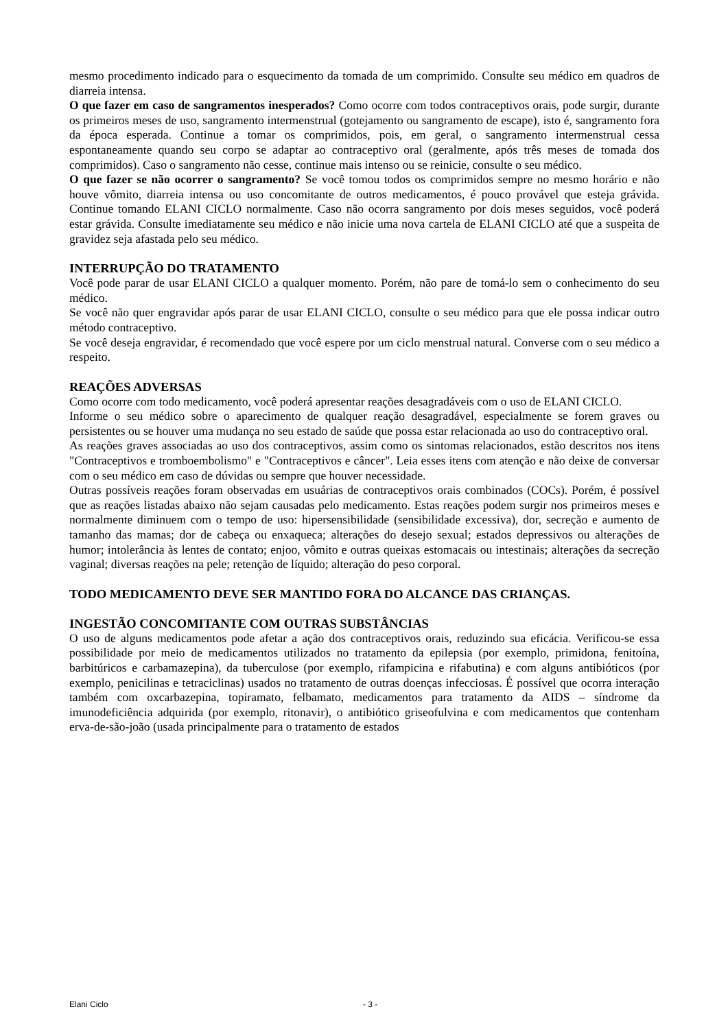mesmo procedimento indicado para o esquecimento da tomada de um comprimido. Consulte seu médico em quadros de diarreia intensa.
O que fazer em caso de sangramentos inesperados? Como ocorre com todos contraceptivos orais, pode surgir, durante os primeiros meses de uso, sangramento intermenstrual (gotejamento ou sangramento de escape), isto é, sangramento fora da época esperada. Continue a tomar os comprimidos, pois, em geral, o sangramento intermenstrual cessa espontaneamente quando seu corpo se adaptar ao contraceptivo oral (geralmente, após três meses de tomada dos comprimidos). Caso o sangramento não cesse, continue mais intenso ou se reinicie, consulte o seu médico.
O que fazer se não ocorrer o sangramento? Se você tomou todos os comprimidos sempre no mesmo horário e não houve vômito, diarreia intensa ou uso concomitante de outros medicamentos, é pouco provável que esteja grávida. Continue tomando ELANI CICLO normalmente. Caso não ocorra sangramento por dois meses seguidos, você poderá estar grávida. Consulte imediatamente seu médico e não inicie uma nova cartela de ELANI CICLO até que a suspeita de gravidez seja afastada pelo seu médico.
INTERRUPÇÃO DO TRATAMENTO
Você pode parar de usar ELANI CICLO a qualquer momento. Porém, não pare de tomá-lo sem o conhecimento do seu médico.
Se você não quer engravidar após parar de usar ELANI CICLO, consulte o seu médico para que ele possa indicar outro método contraceptivo.
Se você deseja engravidar, é recomendado que você espere por um ciclo menstrual natural. Converse com o seu médico a respeito.
REAÇÕES ADVERSAS
Como ocorre com todo medicamento, você poderá apresentar reações desagradáveis com o uso de ELANI CICLO.
Informe o seu médico sobre o aparecimento de qualquer reação desagradável, especialmente se forem graves ou persistentes ou se houver uma mudança no seu estado de saúde que possa estar relacionada ao uso do contraceptivo oral.
As reações graves associadas ao uso dos contraceptivos, assim como os sintomas relacionados, estão descritos nos itens "Contraceptivos e tromboembolismo" e "Contraceptivos e câncer". Leia esses itens com atenção e não deixe de conversar com o seu médico em caso de dúvidas ou sempre que houver necessidade.
Outras possíveis reações foram observadas em usuárias de contraceptivos orais combinados (COCs). Porém, é possível que as reações listadas abaixo não sejam causadas pelo medicamento. Estas reações podem surgir nos primeiros meses e normalmente diminuem com o tempo de uso: hipersensibilidade (sensibilidade excessiva), dor, secreção e aumento de tamanho das mamas; dor de cabeça ou enxaqueca; alterações do desejo sexual; estados depressivos ou alterações de humor; intolerância às lentes de contato; enjoo, vômito e outras queixas estomacais ou intestinais; alterações da secreção vaginal; diversas reações na pele; retenção de líquido; alteração do peso corporal.
TODO MEDICAMENTO DEVE SER MANTIDO FORA DO ALCANCE DAS CRIANÇAS.
INGESTÃO CONCOMITANTE COM OUTRAS SUBSTÂNCIAS
O uso de alguns medicamentos pode afetar a ação dos contraceptivos orais, reduzindo sua eficácia. Verificou-se essa possibilidade por meio de medicamentos utilizados no tratamento da epilepsia (por exemplo, primidona, fenitoína, barbitúricos e carbamazepina), da tuberculose (por exemplo, rifampicina e rifabutina) e com alguns antibióticos (por exemplo, penicilinas e tetraciclinas) usados no tratamento de outras doenças infecciosas. É possível que ocorra interação também com oxcarbazepina, topiramato, felbamato, medicamentos para tratamento da AIDS – síndrome da imunodeficiência adquirida (por exemplo, ritonavir), o antibiótico griseofulvina e com medicamentos que contenham erva-de-são-joão (usada principalmente para o tratamento de estados
Elani Ciclo - 3 -